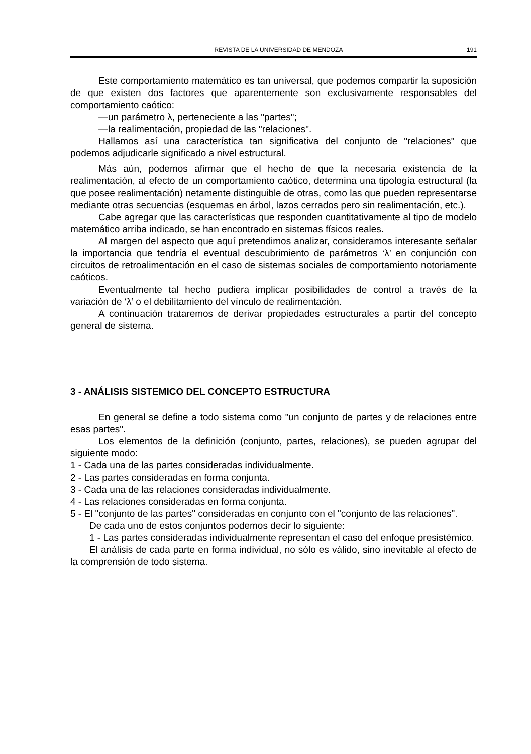REVISTA DE LA UNIVERSIDAD DE MENDOZA 191
Este comportamiento matemático es tan universal, que podemos compartir la suposición de que existen dos factores que aparentemente son exclusivamente responsables del comportamiento caótico:
—un parámetro λ, perteneciente a las "partes";
—la realimentación, propiedad de las "relaciones".
Hallamos así una característica tan significativa del conjunto de "relaciones" que podemos adjudicarle significado a nivel estructural.
Más aún, podemos afirmar que el hecho de que la necesaria existencia de la realimentación, al efecto de un comportamiento caótico, determina una tipología estructural (la que posee realimentación) netamente distinguible de otras, como las que pueden representarse mediante otras secuencias (esquemas en árbol, lazos cerrados pero sin realimentación, etc.).
Cabe agregar que las características que responden cuantitativamente al tipo de modelo matemático arriba indicado, se han encontrado en sistemas físicos reales.
Al margen del aspecto que aquí pretendimos analizar, consideramos interesante señalar la importancia que tendría el eventual descubrimiento de parámetros ‘λ’ en conjunción con circuitos de retroalimentación en el caso de sistemas sociales de comportamiento notoriamente caóticos.
Eventualmente tal hecho pudiera implicar posibilidades de control a través de la variación de ‘λ’ o el debilitamiento del vínculo de realimentación.
A continuación trataremos de derivar propiedades estructurales a partir del concepto general de sistema.
3 - ANÁLISIS SISTEMICO DEL CONCEPTO ESTRUCTURA
En general se define a todo sistema como "un conjunto de partes y de relaciones entre esas partes".
Los elementos de la definición (conjunto, partes, relaciones), se pueden agrupar del siguiente modo:
1 - Cada una de las partes consideradas individualmente.
2 - Las partes consideradas en forma conjunta.
3 - Cada una de las relaciones consideradas individualmente.
4 - Las relaciones consideradas en forma conjunta.
5 - El "conjunto de las partes" consideradas en conjunto con el "conjunto de las relaciones".
De cada uno de estos conjuntos podemos decir lo siguiente:
1 - Las partes consideradas individualmente representan el caso del enfoque presistémico.
El análisis de cada parte en forma individual, no sólo es válido, sino inevitable al efecto de la comprensión de todo sistema.